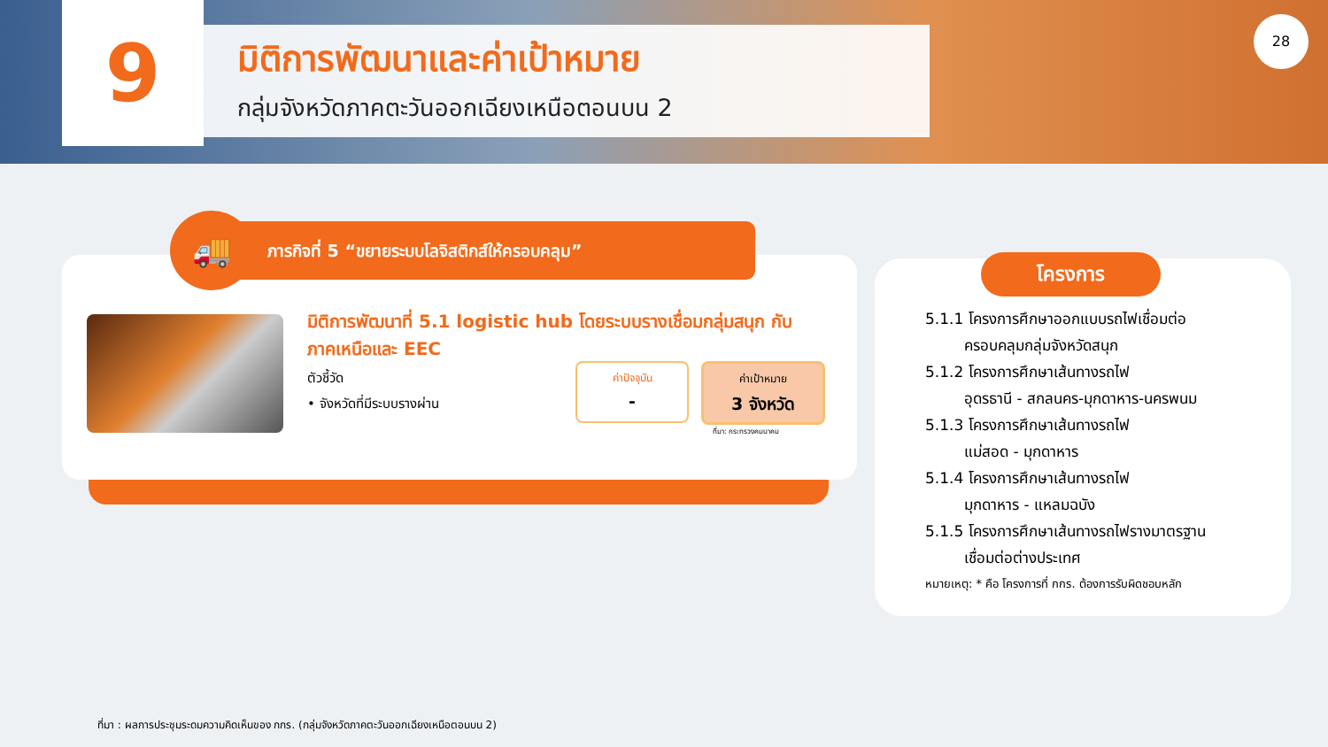9
มิติการพัฒนาและค่าเป้าหมาย
กลุ่มจังหวัดภาคตะวันออกเฉียงเหนือตอนบน 2
28
ภารกิจที่ 5 “ขยายระบบโลจิสติกส์ให้ครอบคลุม”
🚚
มิติการพัฒนาที่ 5.1 logistic hub โดยระบบรางเชื่อมกลุ่มสนุก กับภาคเหนือและ EEC
ตัวชี้วัด
• จังหวัดที่มีระบบรางผ่าน
ค่าปัจจุบัน
-
ค่าเป้าหมาย
3 จังหวัด
ที่มา: กระทรวงคมนาคม
โครงการ
5.1.1 โครงการศึกษาออกแบบรถไฟเชื่อมต่อ
ครอบคลุมกลุ่มจังหวัดสนุก
5.1.2 โครงการศึกษาเส้นทางรถไฟ
อุดรธานี - สกลนคร-มุกดาหาร-นครพนม
5.1.3 โครงการศึกษาเส้นทางรถไฟ
แม่สอด - มุกดาหาร
5.1.4 โครงการศึกษาเส้นทางรถไฟ
มุกดาหาร - แหลมฉบัง
5.1.5 โครงการศึกษาเส้นทางรถไฟรางมาตรฐาน
เชื่อมต่อต่างประเทศ
หมายเหตุ: * คือ โครงการที่ กกร. ต้องการรับผิดชอบหลัก
ที่มา : ผลการประชุมระดมความคิดเห็นของ กกร. (กลุ่มจังหวัดภาคตะวันออกเฉียงเหนือตอนบน 2)